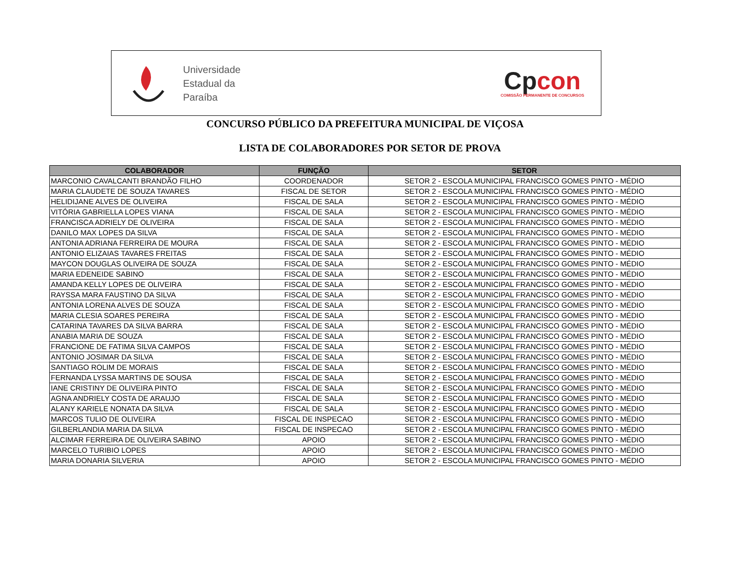Universidade
Estadual da
Paraíba
Cpcon
COMISSÃO PERMANENTE DE CONCURSOS
CONCURSO PÚBLICO DA PREFEITURA MUNICIPAL DE VIÇOSA
LISTA DE COLABORADORES POR SETOR DE PROVA
| COLABORADOR | FUNÇÃO | SETOR |
| --- | --- | --- |
| MARCONIO CAVALCANTI BRANDÃO FILHO | COORDENADOR | SETOR 2 - ESCOLA MUNICIPAL FRANCISCO GOMES PINTO - MÉDIO |
| MARIA CLAUDETE DE SOUZA TAVARES | FISCAL DE SETOR | SETOR 2 - ESCOLA MUNICIPAL FRANCISCO GOMES PINTO - MÉDIO |
| HELIDIJANE ALVES DE OLIVEIRA | FISCAL DE SALA | SETOR 2 - ESCOLA MUNICIPAL FRANCISCO GOMES PINTO - MÉDIO |
| VITÓRIA GABRIELLA LOPES VIANA | FISCAL DE SALA | SETOR 2 - ESCOLA MUNICIPAL FRANCISCO GOMES PINTO - MÉDIO |
| FRANCISCA ADRIELY DE OLIVEIRA | FISCAL DE SALA | SETOR 2 - ESCOLA MUNICIPAL FRANCISCO GOMES PINTO - MÉDIO |
| DANILO MAX LOPES DA SILVA | FISCAL DE SALA | SETOR 2 - ESCOLA MUNICIPAL FRANCISCO GOMES PINTO - MÉDIO |
| ANTONIA ADRIANA FERREIRA DE MOURA | FISCAL DE SALA | SETOR 2 - ESCOLA MUNICIPAL FRANCISCO GOMES PINTO - MÉDIO |
| ANTONIO ELIZAIAS TAVARES FREITAS | FISCAL DE SALA | SETOR 2 - ESCOLA MUNICIPAL FRANCISCO GOMES PINTO - MÉDIO |
| MAYCON DOUGLAS OLIVEIRA DE SOUZA | FISCAL DE SALA | SETOR 2 - ESCOLA MUNICIPAL FRANCISCO GOMES PINTO - MÉDIO |
| MARIA EDENEIDE SABINO | FISCAL DE SALA | SETOR 2 - ESCOLA MUNICIPAL FRANCISCO GOMES PINTO - MÉDIO |
| AMANDA KELLY LOPES DE OLIVEIRA | FISCAL DE SALA | SETOR 2 - ESCOLA MUNICIPAL FRANCISCO GOMES PINTO - MÉDIO |
| RAYSSA MARA FAUSTINO DA SILVA | FISCAL DE SALA | SETOR 2 - ESCOLA MUNICIPAL FRANCISCO GOMES PINTO - MÉDIO |
| ANTONIA LORENA ALVES DE SOUZA | FISCAL DE SALA | SETOR 2 - ESCOLA MUNICIPAL FRANCISCO GOMES PINTO - MÉDIO |
| MARIA CLESIA SOARES PEREIRA | FISCAL DE SALA | SETOR 2 - ESCOLA MUNICIPAL FRANCISCO GOMES PINTO - MÉDIO |
| CATARINA TAVARES DA SILVA BARRA | FISCAL DE SALA | SETOR 2 - ESCOLA MUNICIPAL FRANCISCO GOMES PINTO - MÉDIO |
| ANABIA MARIA DE SOUZA | FISCAL DE SALA | SETOR 2 - ESCOLA MUNICIPAL FRANCISCO GOMES PINTO - MÉDIO |
| FRANCIONE DE FATIMA SILVA CAMPOS | FISCAL DE SALA | SETOR 2 - ESCOLA MUNICIPAL FRANCISCO GOMES PINTO - MÉDIO |
| ANTONIO JOSIMAR DA SILVA | FISCAL DE SALA | SETOR 2 - ESCOLA MUNICIPAL FRANCISCO GOMES PINTO - MÉDIO |
| SANTIAGO ROLIM DE MORAIS | FISCAL DE SALA | SETOR 2 - ESCOLA MUNICIPAL FRANCISCO GOMES PINTO - MÉDIO |
| FERNANDA LYSSA MARTINS DE SOUSA | FISCAL DE SALA | SETOR 2 - ESCOLA MUNICIPAL FRANCISCO GOMES PINTO - MÉDIO |
| IANE CRISTINY DE OLIVEIRA PINTO | FISCAL DE SALA | SETOR 2 - ESCOLA MUNICIPAL FRANCISCO GOMES PINTO - MÉDIO |
| AGNA ANDRIELY COSTA DE ARAUJO | FISCAL DE SALA | SETOR 2 - ESCOLA MUNICIPAL FRANCISCO GOMES PINTO - MÉDIO |
| ALANY KARIELE NONATA DA SILVA | FISCAL DE SALA | SETOR 2 - ESCOLA MUNICIPAL FRANCISCO GOMES PINTO - MÉDIO |
| MARCOS TULIO DE OLIVEIRA | FISCAL DE INSPECAO | SETOR 2 - ESCOLA MUNICIPAL FRANCISCO GOMES PINTO - MÉDIO |
| GILBERLANDIA MARIA DA SILVA | FISCAL DE INSPECAO | SETOR 2 - ESCOLA MUNICIPAL FRANCISCO GOMES PINTO - MÉDIO |
| ALCIMAR FERREIRA DE OLIVEIRA SABINO | APOIO | SETOR 2 - ESCOLA MUNICIPAL FRANCISCO GOMES PINTO - MÉDIO |
| MARCELO TURIBIO LOPES | APOIO | SETOR 2 - ESCOLA MUNICIPAL FRANCISCO GOMES PINTO - MÉDIO |
| MARIA DONARIA SILVERIA | APOIO | SETOR 2 - ESCOLA MUNICIPAL FRANCISCO GOMES PINTO - MÉDIO |